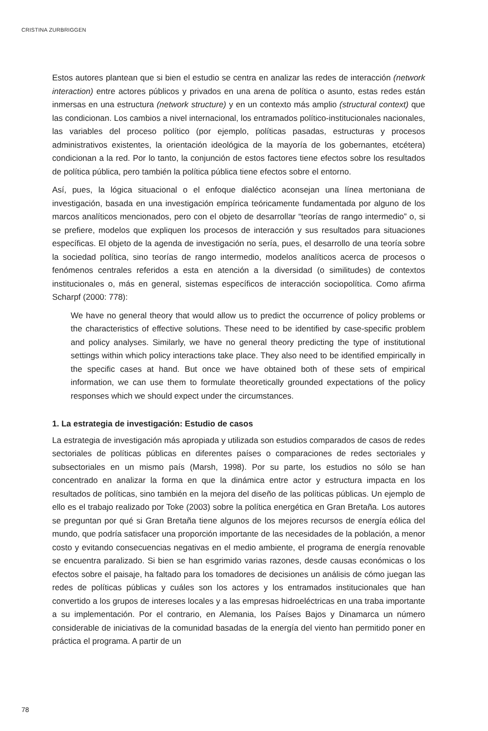CRISTINA ZURBRIGGEN
Estos autores plantean que si bien el estudio se centra en analizar las redes de interacción (network interaction) entre actores públicos y privados en una arena de política o asunto, estas redes están inmersas en una estructura (network structure) y en un contexto más amplio (structural context) que las condicionan. Los cambios a nivel internacional, los entramados político-institucionales nacionales, las variables del proceso político (por ejemplo, políticas pasadas, estructuras y procesos administrativos existentes, la orientación ideológica de la mayoría de los gobernantes, etcétera) condicionan a la red. Por lo tanto, la conjunción de estos factores tiene efectos sobre los resultados de política pública, pero también la política pública tiene efectos sobre el entorno.
Así, pues, la lógica situacional o el enfoque dialéctico aconsejan una línea mertoniana de investigación, basada en una investigación empírica teóricamente fundamentada por alguno de los marcos analíticos mencionados, pero con el objeto de desarrollar “teorías de rango intermedio” o, si se prefiere, modelos que expliquen los procesos de interacción y sus resultados para situaciones específicas. El objeto de la agenda de investigación no sería, pues, el desarrollo de una teoría sobre la sociedad política, sino teorías de rango intermedio, modelos analíticos acerca de procesos o fenómenos centrales referidos a esta en atención a la diversidad (o similitudes) de contextos institucionales o, más en general, sistemas específicos de interacción sociopolítica. Como afirma Scharpf (2000: 778):
We have no general theory that would allow us to predict the occurrence of policy problems or the characteristics of effective solutions. These need to be identified by case-specific problem and policy analyses. Similarly, we have no general theory predicting the type of institutional settings within which policy interactions take place. They also need to be identified empirically in the specific cases at hand. But once we have obtained both of these sets of empirical information, we can use them to formulate theoretically grounded expectations of the policy responses which we should expect under the circumstances.
1. La estrategia de investigación: Estudio de casos
La estrategia de investigación más apropiada y utilizada son estudios comparados de casos de redes sectoriales de políticas públicas en diferentes países o comparaciones de redes sectoriales y subsectoriales en un mismo país (Marsh, 1998). Por su parte, los estudios no sólo se han concentrado en analizar la forma en que la dinámica entre actor y estructura impacta en los resultados de políticas, sino también en la mejora del diseño de las políticas públicas. Un ejemplo de ello es el trabajo realizado por Toke (2003) sobre la política energética en Gran Bretaña. Los autores se preguntan por qué si Gran Bretaña tiene algunos de los mejores recursos de energía eólica del mundo, que podría satisfacer una proporción importante de las necesidades de la población, a menor costo y evitando consecuencias negativas en el medio ambiente, el programa de energía renovable se encuentra paralizado. Si bien se han esgrimido varias razones, desde causas económicas o los efectos sobre el paisaje, ha faltado para los tomadores de decisiones un análisis de cómo juegan las redes de políticas públicas y cuáles son los actores y los entramados institucionales que han convertido a los grupos de intereses locales y a las empresas hidroeléctricas en una traba importante a su implementación. Por el contrario, en Alemania, los Países Bajos y Dinamarca un número considerable de iniciativas de la comunidad basadas de la energía del viento han permitido poner en práctica el programa. A partir de un
78